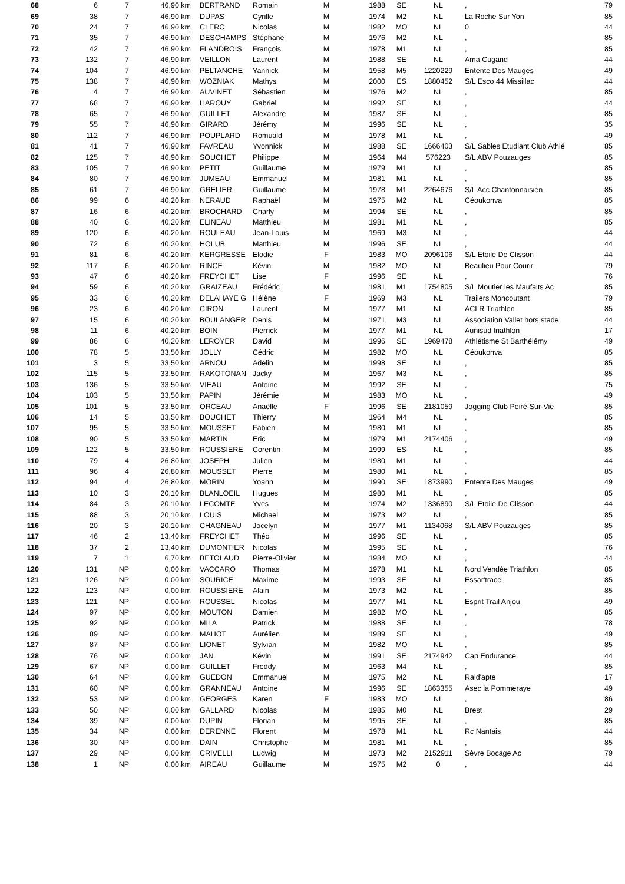| 68 | 6 | 7 | 46,90 km | BERTRAND | Romain | M | 1988 | SE | NL | , | 79 |
| 69 | 38 | 7 | 46,90 km | DUPAS | Cyrille | M | 1974 | M2 | NL | La Roche Sur Yon | 85 |
| 70 | 24 | 7 | 46,90 km | CLERC | Nicolas | M | 1982 | MO | NL | 0 | 44 |
| 71 | 35 | 7 | 46,90 km | DESCHAMPS | Stéphane | M | 1976 | M2 | NL | , | 85 |
| 72 | 42 | 7 | 46,90 km | FLANDROIS | François | M | 1978 | M1 | NL | , | 85 |
| 73 | 132 | 7 | 46,90 km | VEILLON | Laurent | M | 1988 | SE | NL | Ama Cugand | 44 |
| 74 | 104 | 7 | 46,90 km | PELTANCHE | Yannick | M | 1958 | M5 | 1220229 | Entente Des Mauges | 49 |
| 75 | 138 | 7 | 46,90 km | WOZNIAK | Mathys | M | 2000 | ES | 1880452 | S/L Esco 44 Missillac | 44 |
| 76 | 4 | 7 | 46,90 km | AUVINET | Sébastien | M | 1976 | M2 | NL | , | 85 |
| 77 | 68 | 7 | 46,90 km | HAROUY | Gabriel | M | 1992 | SE | NL | , | 44 |
| 78 | 65 | 7 | 46,90 km | GUILLET | Alexandre | M | 1987 | SE | NL | , | 85 |
| 79 | 55 | 7 | 46,90 km | GIRARD | Jérémy | M | 1996 | SE | NL | , | 35 |
| 80 | 112 | 7 | 46,90 km | POUPLARD | Romuald | M | 1978 | M1 | NL | , | 49 |
| 81 | 41 | 7 | 46,90 km | FAVREAU | Yvonnick | M | 1988 | SE | 1666403 | S/L Sables Etudiant Club Athlé | 85 |
| 82 | 125 | 7 | 46,90 km | SOUCHET | Philippe | M | 1964 | M4 | 576223 | S/L ABV Pouzauges | 85 |
| 83 | 105 | 7 | 46,90 km | PETIT | Guillaume | M | 1979 | M1 | NL | , | 85 |
| 84 | 80 | 7 | 46,90 km | JUMEAU | Emmanuel | M | 1981 | M1 | NL | , | 85 |
| 85 | 61 | 7 | 46,90 km | GRELIER | Guillaume | M | 1978 | M1 | 2264676 | S/L Acc Chantonnaisien | 85 |
| 86 | 99 | 6 | 40,20 km | NERAUD | Raphaël | M | 1975 | M2 | NL | Céoukonva | 85 |
| 87 | 16 | 6 | 40,20 km | BROCHARD | Charly | M | 1994 | SE | NL | , | 85 |
| 88 | 40 | 6 | 40,20 km | ELINEAU | Matthieu | M | 1981 | M1 | NL | , | 85 |
| 89 | 120 | 6 | 40,20 km | ROULEAU | Jean-Louis | M | 1969 | M3 | NL | , | 44 |
| 90 | 72 | 6 | 40,20 km | HOLUB | Matthieu | M | 1996 | SE | NL | , | 44 |
| 91 | 81 | 6 | 40,20 km | KERGRESSE | Elodie | F | 1983 | MO | 2096106 | S/L Etoile De Clisson | 44 |
| 92 | 117 | 6 | 40,20 km | RINCE | Kévin | M | 1982 | MO | NL | Beaulieu Pour Courir | 79 |
| 93 | 47 | 6 | 40,20 km | FREYCHET | Lise | F | 1996 | SE | NL | , | 76 |
| 94 | 59 | 6 | 40,20 km | GRAIZEAU | Frédéric | M | 1981 | M1 | 1754805 | S/L Moutier les Maufaits Ac | 85 |
| 95 | 33 | 6 | 40,20 km | DELAHAYE G | Hélène | F | 1969 | M3 | NL | Trailers Moncoutant | 79 |
| 96 | 23 | 6 | 40,20 km | CIRON | Laurent | M | 1977 | M1 | NL | ACLR Triathlon | 85 |
| 97 | 15 | 6 | 40,20 km | BOULANGER | Denis | M | 1971 | M3 | NL | Association Vallet hors stade | 44 |
| 98 | 11 | 6 | 40,20 km | BOIN | Pierrick | M | 1977 | M1 | NL | Aunisud triathlon | 17 |
| 99 | 86 | 6 | 40,20 km | LEROYER | David | M | 1996 | SE | 1969478 | Athlétisme St Barthélémy | 49 |
| 100 | 78 | 5 | 33,50 km | JOLLY | Cédric | M | 1982 | MO | NL | Céoukonva | 85 |
| 101 | 3 | 5 | 33,50 km | ARNOU | Adelin | M | 1998 | SE | NL | , | 85 |
| 102 | 115 | 5 | 33,50 km | RAKOTONAN | Jacky | M | 1967 | M3 | NL | , | 85 |
| 103 | 136 | 5 | 33,50 km | VIEAU | Antoine | M | 1992 | SE | NL | , | 75 |
| 104 | 103 | 5 | 33,50 km | PAPIN | Jérémie | M | 1983 | MO | NL | , | 49 |
| 105 | 101 | 5 | 33,50 km | ORCEAU | Anaëlle | F | 1996 | SE | 2181059 | Jogging Club Poiré-Sur-Vie | 85 |
| 106 | 14 | 5 | 33,50 km | BOUCHET | Thierry | M | 1964 | M4 | NL | , | 85 |
| 107 | 95 | 5 | 33,50 km | MOUSSET | Fabien | M | 1980 | M1 | NL | , | 85 |
| 108 | 90 | 5 | 33,50 km | MARTIN | Eric | M | 1979 | M1 | 2174406 | , | 49 |
| 109 | 122 | 5 | 33,50 km | ROUSSIERE | Corentin | M | 1999 | ES | NL | , | 85 |
| 110 | 79 | 4 | 26,80 km | JOSEPH | Julien | M | 1980 | M1 | NL | , | 44 |
| 111 | 96 | 4 | 26,80 km | MOUSSET | Pierre | M | 1980 | M1 | NL | , | 85 |
| 112 | 94 | 4 | 26,80 km | MORIN | Yoann | M | 1990 | SE | 1873990 | Entente Des Mauges | 49 |
| 113 | 10 | 3 | 20,10 km | BLANLOEIL | Hugues | M | 1980 | M1 | NL | , | 85 |
| 114 | 84 | 3 | 20,10 km | LECOMTE | Yves | M | 1974 | M2 | 1336890 | S/L Etoile De Clisson | 44 |
| 115 | 88 | 3 | 20,10 km | LOUIS | Michael | M | 1973 | M2 | NL | , | 85 |
| 116 | 20 | 3 | 20,10 km | CHAGNEAU | Jocelyn | M | 1977 | M1 | 1134068 | S/L ABV Pouzauges | 85 |
| 117 | 46 | 2 | 13,40 km | FREYCHET | Théo | M | 1996 | SE | NL | , | 85 |
| 118 | 37 | 2 | 13,40 km | DUMONTIER | Nicolas | M | 1995 | SE | NL | , | 76 |
| 119 | 7 | 1 | 6,70 km | BETOLAUD | Pierre-Olivier | M | 1984 | MO | NL | , | 44 |
| 120 | 131 | NP | 0,00 km | VACCARO | Thomas | M | 1978 | M1 | NL | Nord Vendée Triathlon | 85 |
| 121 | 126 | NP | 0,00 km | SOURICE | Maxime | M | 1993 | SE | NL | Essar'trace | 85 |
| 122 | 123 | NP | 0,00 km | ROUSSIERE | Alain | M | 1973 | M2 | NL | , | 85 |
| 123 | 121 | NP | 0,00 km | ROUSSEL | Nicolas | M | 1977 | M1 | NL | Esprit Trail Anjou | 49 |
| 124 | 97 | NP | 0,00 km | MOUTON | Damien | M | 1982 | MO | NL | , | 85 |
| 125 | 92 | NP | 0,00 km | MILA | Patrick | M | 1988 | SE | NL | , | 78 |
| 126 | 89 | NP | 0,00 km | MAHOT | Aurélien | M | 1989 | SE | NL | , | 49 |
| 127 | 87 | NP | 0,00 km | LIONET | Sylvian | M | 1982 | MO | NL | , | 85 |
| 128 | 76 | NP | 0,00 km | JAN | Kévin | M | 1991 | SE | 2174942 | Cap Endurance | 44 |
| 129 | 67 | NP | 0,00 km | GUILLET | Freddy | M | 1963 | M4 | NL | , | 85 |
| 130 | 64 | NP | 0,00 km | GUEDON | Emmanuel | M | 1975 | M2 | NL | Raid'apte | 17 |
| 131 | 60 | NP | 0,00 km | GRANNEAU | Antoine | M | 1996 | SE | 1863355 | Asec la Pommeraye | 49 |
| 132 | 53 | NP | 0,00 km | GEORGES | Karen | F | 1983 | MO | NL | , | 86 |
| 133 | 50 | NP | 0,00 km | GALLARD | Nicolas | M | 1985 | M0 | NL | Brest | 29 |
| 134 | 39 | NP | 0,00 km | DUPIN | Florian | M | 1995 | SE | NL | , | 85 |
| 135 | 34 | NP | 0,00 km | DERENNE | Florent | M | 1978 | M1 | NL | Rc Nantais | 44 |
| 136 | 30 | NP | 0,00 km | DAIN | Christophe | M | 1981 | M1 | NL | , | 85 |
| 137 | 29 | NP | 0,00 km | CRIVELLI | Ludwig | M | 1973 | M2 | 2152911 | Sèvre Bocage Ac | 79 |
| 138 | 1 | NP | 0,00 km | AIREAU | Guillaume | M | 1975 | M2 | 0 | , | 44 |